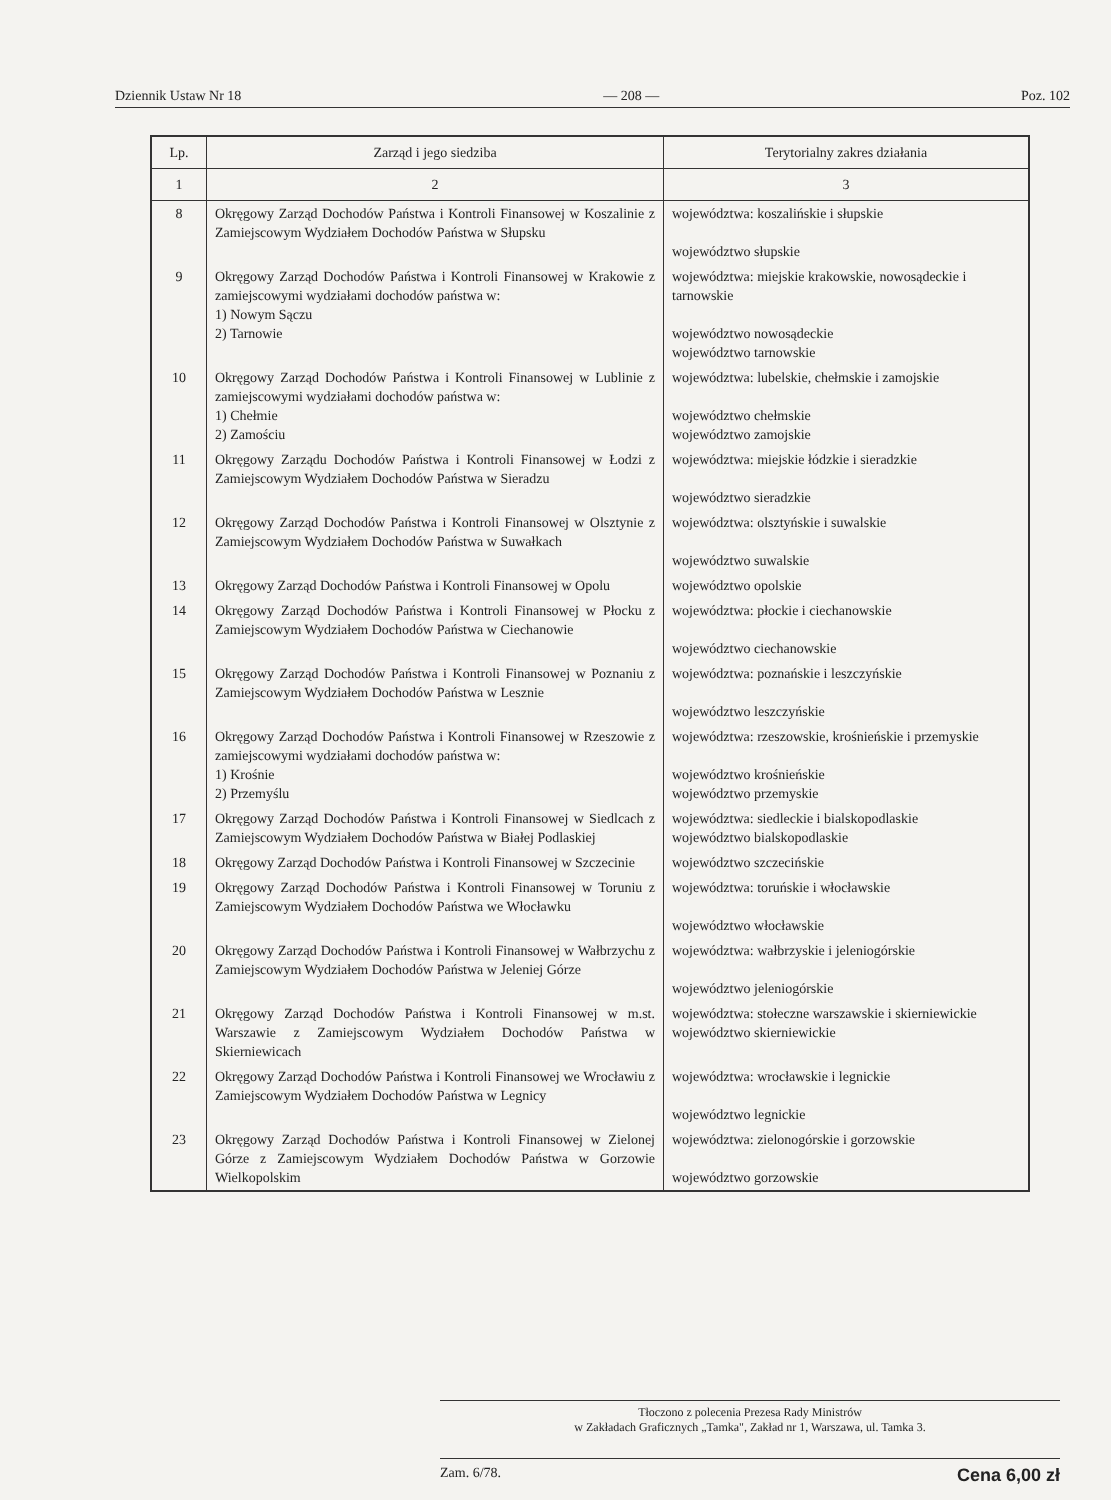Dziennik Ustaw Nr 18 — 208 — Poz. 102
| Lp. | Zarząd i jego siedziba | Terytorialny zakres działania |
| --- | --- | --- |
| 1 | 2 | 3 |
| 8 | Okręgowy Zarząd Dochodów Państwa i Kontroli Finansowej w Koszalinie z Zamiejscowym Wydziałem Dochodów Państwa w Słupsku | województwa: koszalińskie i słupskie województwo słupskie |
| 9 | Okręgowy Zarząd Dochodów Państwa i Kontroli Finansowej w Krakowie z zamiejscowymi wydziałami dochodów państwa w: 1) Nowym Sączu 2) Tarnowie | województwa: miejskie krakowskie, nowosądeckie i tarnowskie województwo nowosądeckie województwo tarnowskie |
| 10 | Okręgowy Zarząd Dochodów Państwa i Kontroli Finansowej w Lublinie z zamiejscowymi wydziałami dochodów państwa w: 1) Chełmie 2) Zamościu | województwa: lubelskie, chełmskie i zamojskie województwo chełmskie województwo zamojskie |
| 11 | Okręgowy Zarządu Dochodów Państwa i Kontroli Finansowej w Łodzi z Zamiejscowym Wydziałem Dochodów Państwa w Sieradzu | województwa: miejskie łódzkie i sieradzkie województwo sieradzkie |
| 12 | Okręgowy Zarząd Dochodów Państwa i Kontroli Finansowej w Olsztynie z Zamiejscowym Wydziałem Dochodów Państwa w Suwałkach | województwa: olsztyńskie i suwalskie województwo suwalskie |
| 13 | Okręgowy Zarząd Dochodów Państwa i Kontroli Finansowej w Opolu | województwo opolskie |
| 14 | Okręgowy Zarząd Dochodów Państwa i Kontroli Finansowej w Płocku z Zamiejscowym Wydziałem Dochodów Państwa w Ciechanowie | województwa: płockie i ciechanowskie województwo ciechanowskie |
| 15 | Okręgowy Zarząd Dochodów Państwa i Kontroli Finansowej w Poznaniu z Zamiejscowym Wydziałem Dochodów Państwa w Lesznie | województwa: poznańskie i leszczyńskie województwo leszczyńskie |
| 16 | Okręgowy Zarząd Dochodów Państwa i Kontroli Finansowej w Rzeszowie z zamiejscowymi wydziałami dochodów państwa w: 1) Krośnie 2) Przemyślu | województwa: rzeszowskie, krośnieńskie i przemyskie województwo krośnieńskie województwo przemyskie |
| 17 | Okręgowy Zarząd Dochodów Państwa i Kontroli Finansowej w Siedlcach z Zamiejscowym Wydziałem Dochodów Państwa w Białej Podlaskiej | województwa: siedleckie i bialskopodlaskie województwo bialskopodlaskie |
| 18 | Okręgowy Zarząd Dochodów Państwa i Kontroli Finansowej w Szczecinie | województwo szczecińskie |
| 19 | Okręgowy Zarząd Dochodów Państwa i Kontroli Finansowej w Toruniu z Zamiejscowym Wydziałem Dochodów Państwa we Włocławku | województwa: toruńskie i włocławskie województwo włocławskie |
| 20 | Okręgowy Zarząd Dochodów Państwa i Kontroli Finansowej w Wałbrzychu z Zamiejscowym Wydziałem Dochodów Państwa w Jeleniej Górze | województwa: wałbrzyskie i jeleniogórskie województwo jeleniogórskie |
| 21 | Okręgowy Zarząd Dochodów Państwa i Kontroli Finansowej w m.st. Warszawie z Zamiejscowym Wydziałem Dochodów Państwa w Skierniewicach | województwa: stołeczne warszawskie i skierniewickie województwo skierniewickie |
| 22 | Okręgowy Zarząd Dochodów Państwa i Kontroli Finansowej we Wrocławiu z Zamiejscowym Wydziałem Dochodów Państwa w Legnicy | województwa: wrocławskie i legnickie województwo legnickie |
| 23 | Okręgowy Zarząd Dochodów Państwa i Kontroli Finansowej w Zielonej Górze z Zamiejscowym Wydziałem Dochodów Państwa w Gorzowie Wielkopolskim | województwa: zielonogórskie i gorzowskie województwo gorzowskie |
Tłoczono z polecenia Prezesa Rady Ministrów
w Zakładach Graficznych „Tamka", Zakład nr 1, Warszawa, ul. Tamka 3.
Zam. 6/78. Cena 6,00 zł